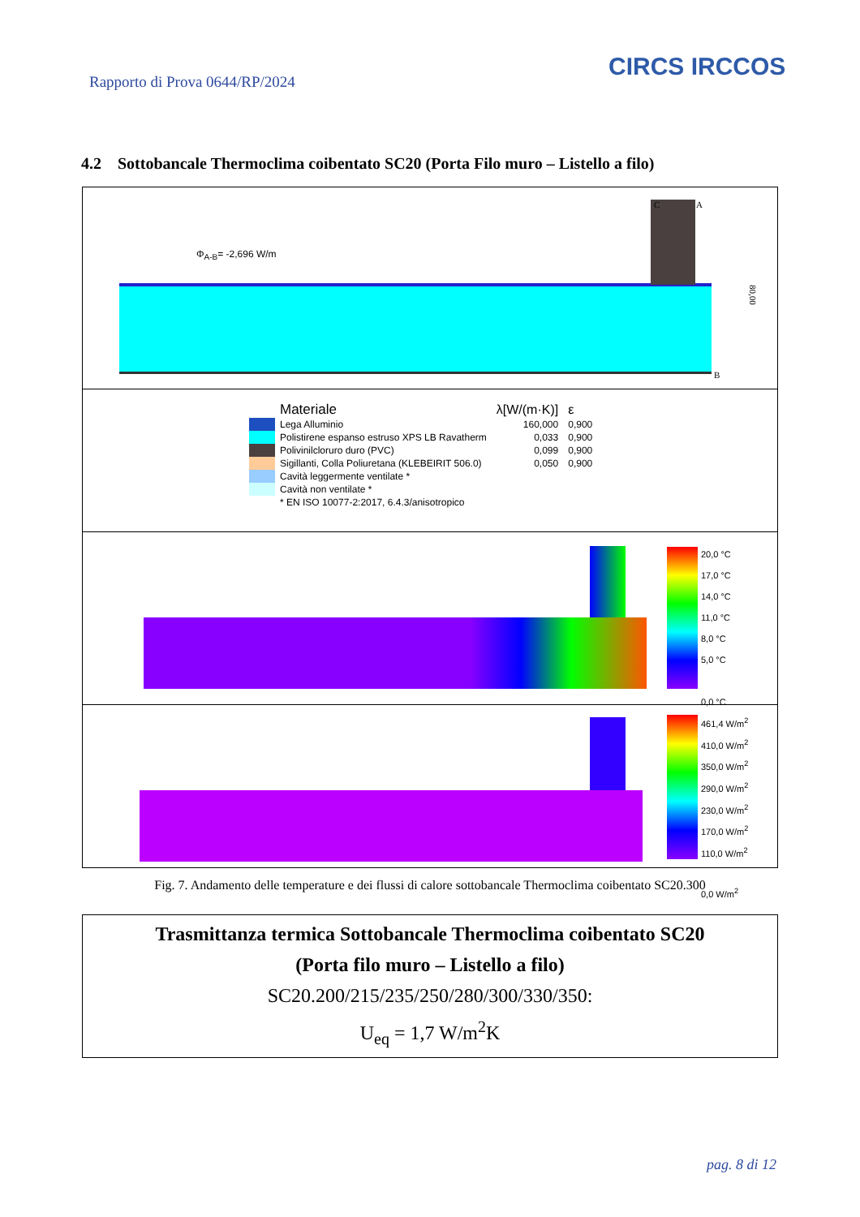Rapporto di Prova 0644/RP/2024
CIRCS IRCCOS
4.2 Sottobancale Thermoclima coibentato SC20 (Porta Filo muro – Listello a filo)
Φ<sub>A-B</sub>= -2,696 W/m
C A
B
80,00
| | Materiale | λ[W/(m·K)] | ε |
| | Lega Alluminio | 160,000 | 0,900 |
| | Polistirene espanso estruso XPS LB Ravatherm | 0,033 | 0,900 |
| | Polivinilcloruro duro (PVC) | 0,099 | 0,900 |
| | Sigillanti, Colla Poliuretana (KLEBEIRIT 506.0) | 0,050 | 0,900 |
| | Cavità leggermente ventilate * | | |
| | Cavità non ventilate * | | |
| | * EN ISO 10077-2:2017, 6.4.3/anisotropico | | |
20,0 °C
17,0 °C
14,0 °C
11,0 °C
8,0 °C
5,0 °C
0,0 °C
461,4 W/m<sup>2</sup>
410,0 W/m<sup>2</sup>
350,0 W/m<sup>2</sup>
290,0 W/m<sup>2</sup>
230,0 W/m<sup>2</sup>
170,0 W/m<sup>2</sup>
110,0 W/m<sup>2</sup>
0,0 W/m<sup>2</sup>
Fig. 7. Andamento delle temperature e dei flussi di calore sottobancale Thermoclima coibentato SC20.300
Trasmittanza termica Sottobancale Thermoclima coibentato SC20
(Porta filo muro – Listello a filo)
SC20.200/215/235/250/280/300/330/350:
U<sub>eq</sub> = 1,7 W/m<sup>2</sup>K
pag. 8 di 12